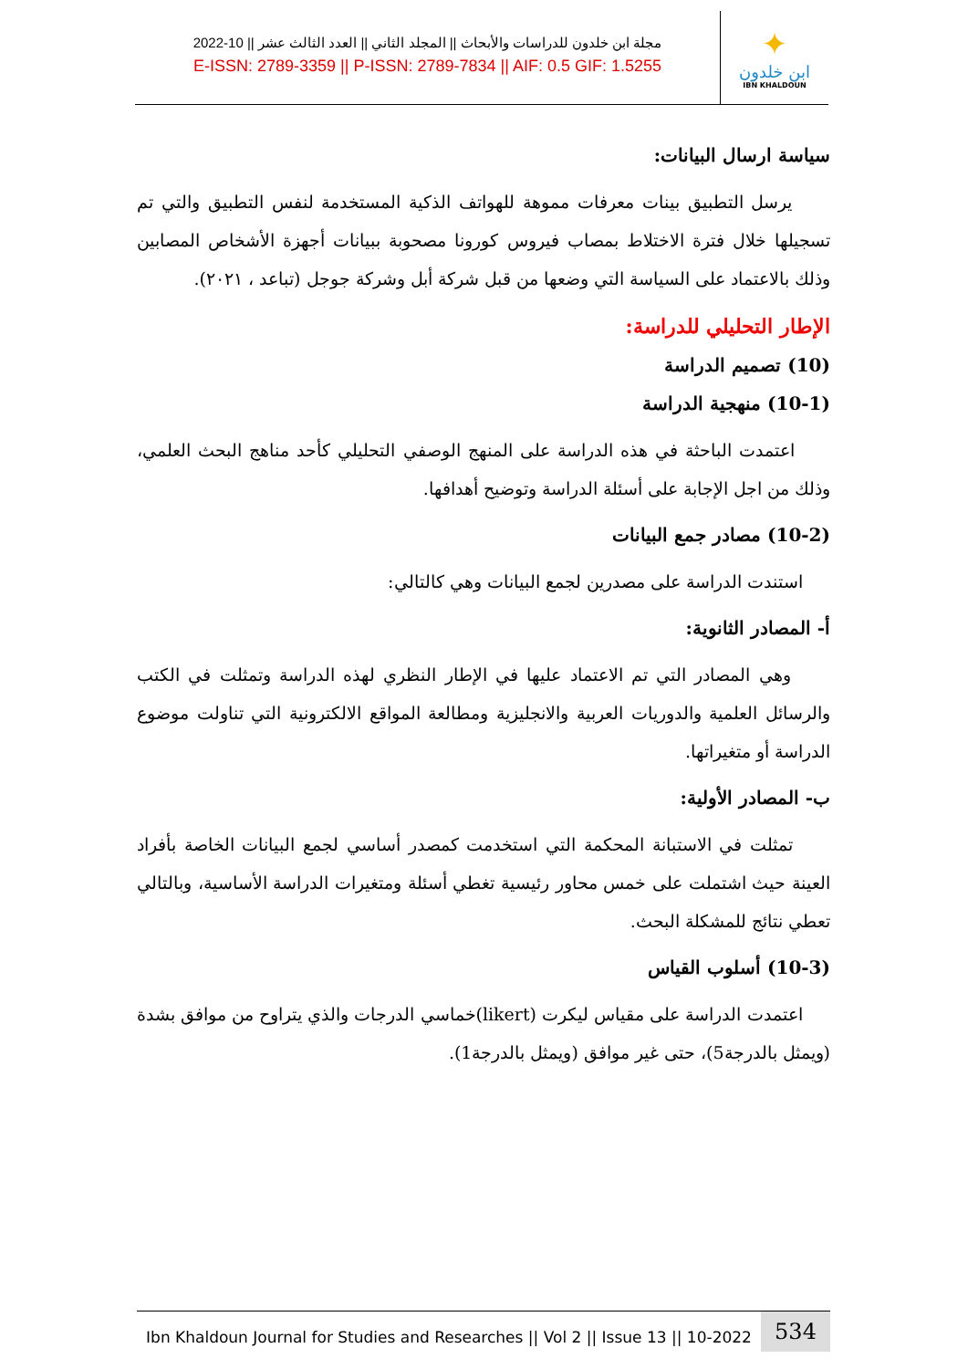مجلة ابن خلدون للدراسات والأبحاث || المجلد الثاني || العدد الثالث عشر || 10-2022
E-ISSN: 2789-3359 || P-ISSN: 2789-7834 || AIF: 0.5 GIF: 1.5255
✦
ابن خلدون
IBN KHALDOUN
سياسة ارسال البيانات:
يرسل التطبيق بينات معرفات مموهة للهواتف الذكية المستخدمة لنفس التطبيق والتي تم تسجيلها خلال فترة الاختلاط بمصاب فيروس كورونا مصحوبة ببيانات أجهزة الأشخاص المصابين وذلك بالاعتماد على السياسة التي وضعها من قبل شركة أبل وشركة جوجل (تباعد ، ٢٠٢١).
الإطار التحليلي للدراسة:
(10) تصميم الدراسة
(10-1) منهجية الدراسة
اعتمدت الباحثة في هذه الدراسة على المنهج الوصفي التحليلي كأحد مناهج البحث العلمي، وذلك من اجل الإجابة على أسئلة الدراسة وتوضيح أهدافها.
(10-2) مصادر جمع البيانات
استندت الدراسة على مصدرين لجمع البيانات وهي كالتالي:
أ- المصادر الثانوية:
وهي المصادر التي تم الاعتماد عليها في الإطار النظري لهذه الدراسة وتمثلت في الكتب والرسائل العلمية والدوريات العربية والانجليزية ومطالعة المواقع الالكترونية التي تناولت موضوع الدراسة أو متغيراتها.
ب- المصادر الأولية:
تمثلت في الاستبانة المحكمة التي استخدمت كمصدر أساسي لجمع البيانات الخاصة بأفراد العينة حيث اشتملت على خمس محاور رئيسية تغطي أسئلة ومتغيرات الدراسة الأساسية، وبالتالي تعطي نتائج للمشكلة البحث.
(10-3) أسلوب القياس
اعتمدت الدراسة على مقياس ليكرت (likert)خماسي الدرجات والذي يتراوح من موافق بشدة (ويمثل بالدرجة5)، حتى غير موافق (ويمثل بالدرجة1).
Ibn Khaldoun Journal for Studies and Researches || Vol 2 || Issue 13 || 10-2022
534